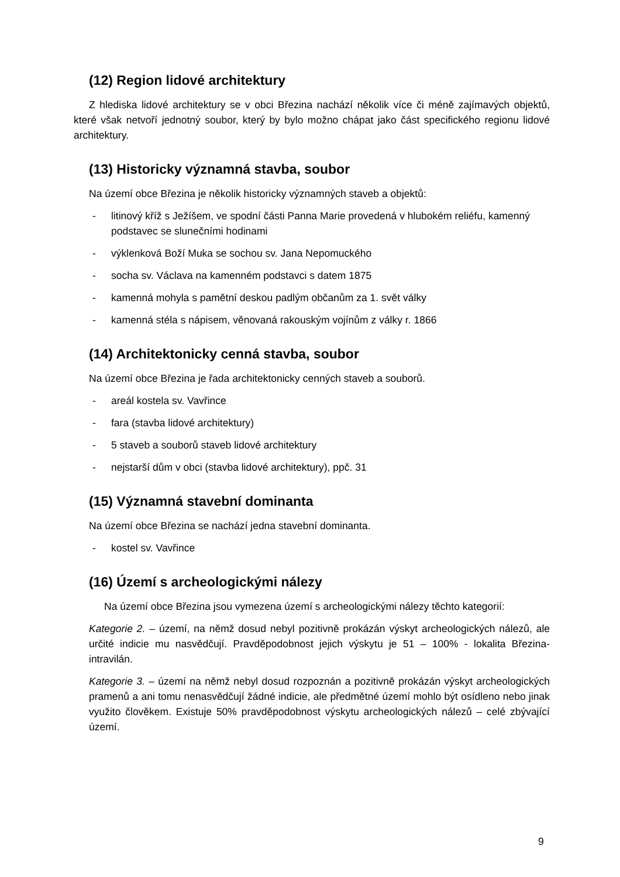(12) Region lidové architektury
Z hlediska lidové architektury se v obci Březina nachází několik více či méně zajímavých objektů, které však netvoří jednotný soubor, který by bylo možno chápat jako část specifického regionu lidové architektury.
(13) Historicky významná stavba, soubor
Na území obce Březina je několik historicky významných staveb a objektů:
- litinový kříž s Ježíšem, ve spodní části Panna Marie provedená v hlubokém reliéfu, kamenný podstavec se slunečními hodinami
- výklenková Boží Muka se sochou sv. Jana Nepomuckého
- socha sv. Václava na kamenném podstavci s datem 1875
- kamenná mohyla s pamětní deskou padlým občanům za 1. svět války
- kamenná stéla s nápisem, věnovaná rakouským vojínům z války r. 1866
(14) Architektonicky cenná stavba, soubor
Na území obce Březina je řada architektonicky cenných staveb a souborů.
- areál kostela sv. Vavřince
- fara (stavba lidové architektury)
- 5 staveb a souborů staveb lidové architektury
- nejstarší dům v obci (stavba lidové architektury), ppč. 31
(15) Významná stavební dominanta
Na území obce Březina se nachází jedna stavební dominanta.
- kostel sv. Vavřince
(16) Území s archeologickými nálezy
Na území obce Březina jsou vymezena území s archeologickými nálezy těchto kategorií:
Kategorie 2. – území, na němž dosud nebyl pozitivně prokázán výskyt archeologických nálezů, ale určité indicie mu nasvědčují. Pravděpodobnost jejich výskytu je 51 – 100% - lokalita Březina-intravilán.
Kategorie 3. – území na němž nebyl dosud rozpoznán a pozitivně prokázán výskyt archeologických pramenů a ani tomu nenasvědčují žádné indicie, ale předmětné území mohlo být osídleno nebo jinak využito člověkem. Existuje 50% pravděpodobnost výskytu archeologických nálezů – celé zbývající území.
9